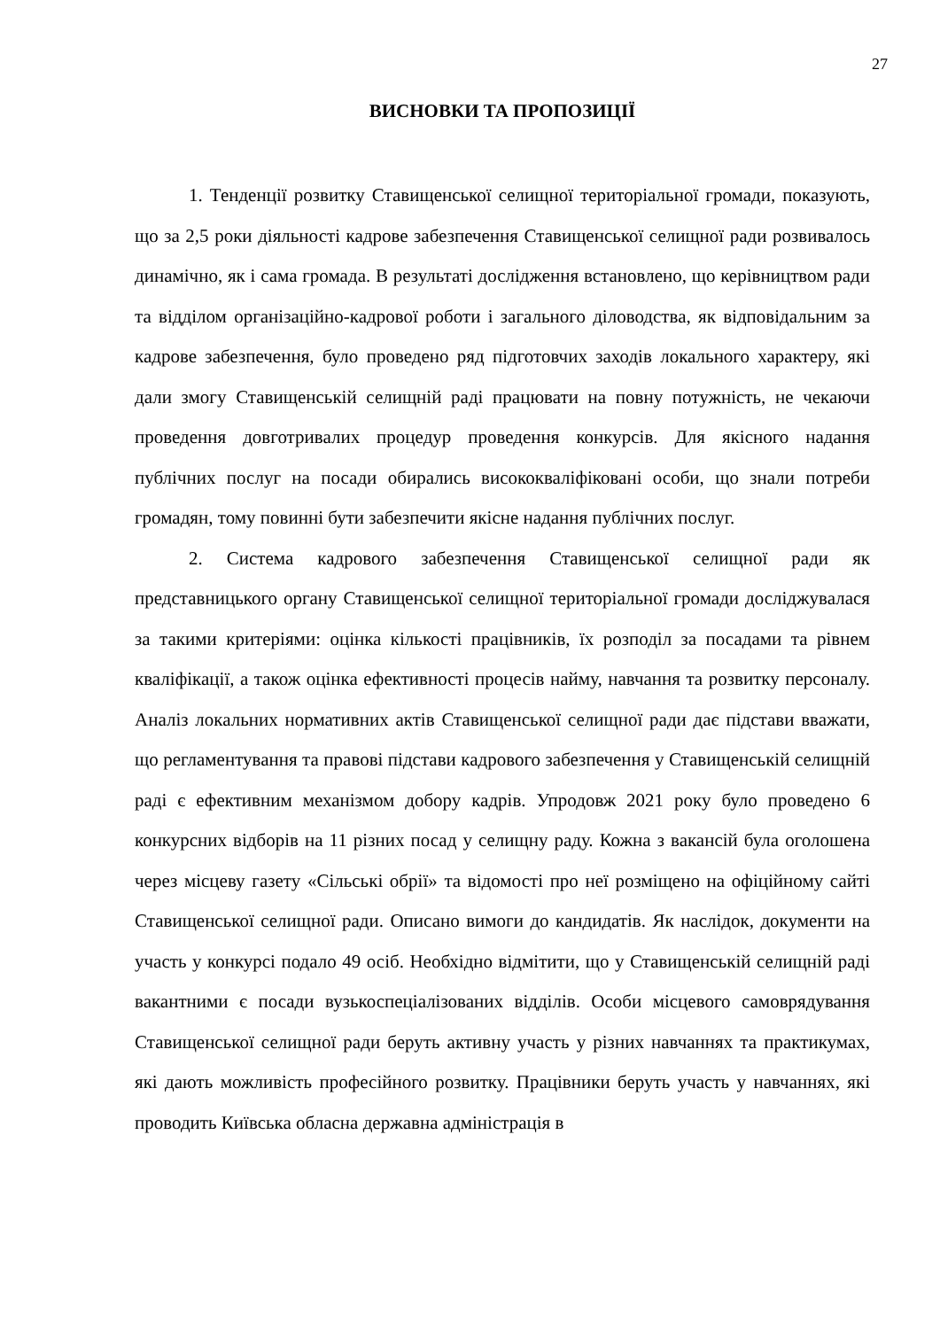27
ВИСНОВКИ ТА ПРОПОЗИЦІЇ
1. Тенденції розвитку Ставищенської селищної територіальної громади, показують, що за 2,5 роки діяльності кадрове забезпечення Ставищенської селищної ради розвивалось динамічно, як і сама громада. В результаті дослідження встановлено, що керівництвом ради та відділом організаційно-кадрової роботи і загального діловодства, як відповідальним за кадрове забезпечення, було проведено ряд підготовчих заходів локального характеру, які дали змогу Ставищенській селищній раді працювати на повну потужність, не чекаючи проведення довготривалих процедур проведення конкурсів. Для якісного надання публічних послуг на посади обирались висококваліфіковані особи, що знали потреби громадян, тому повинні бути забезпечити якісне надання публічних послуг.
2. Система кадрового забезпечення Ставищенської селищної ради як представницького органу Ставищенської селищної територіальної громади досліджувалася за такими критеріями: оцінка кількості працівників, їх розподіл за посадами та рівнем кваліфікації, а також оцінка ефективності процесів найму, навчання та розвитку персоналу. Аналіз локальних нормативних актів Ставищенської селищної ради дає підстави вважати, що регламентування та правові підстави кадрового забезпечення у Ставищенській селищній раді є ефективним механізмом добору кадрів. Упродовж 2021 року було проведено 6 конкурсних відборів на 11 різних посад у селищну раду. Кожна з вакансій була оголошена через місцеву газету «Сільські обрії» та відомості про неї розміщено на офіційному сайті Ставищенської селищної ради. Описано вимоги до кандидатів. Як наслідок, документи на участь у конкурсі подало 49 осіб. Необхідно відмітити, що у Ставищенській селищній раді вакантними є посади вузькоспеціалізованих відділів. Особи місцевого самоврядування Ставищенської селищної ради беруть активну участь у різних навчаннях та практикумах, які дають можливість професійного розвитку. Працівники беруть участь у навчаннях, які проводить Київська обласна державна адміністрація в